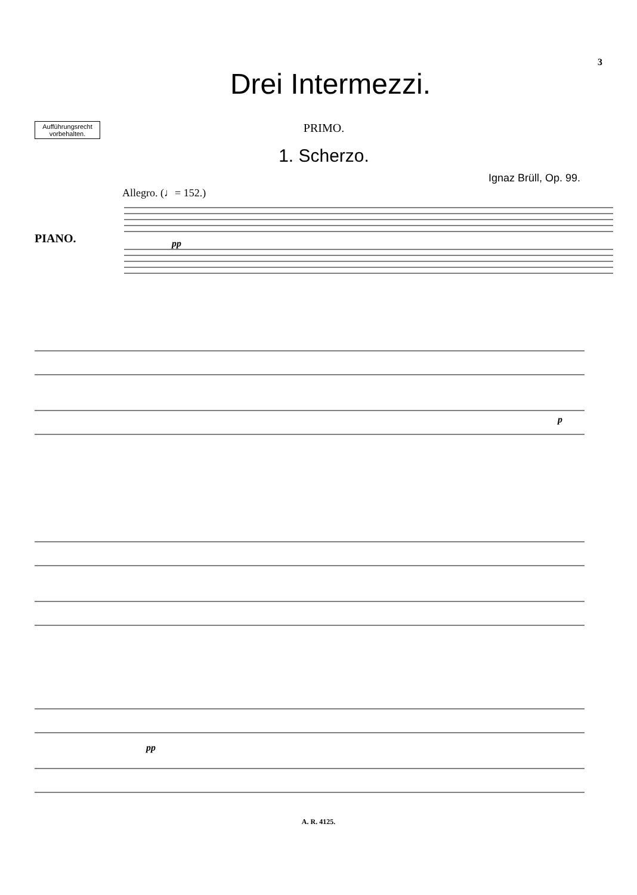3
Drei Intermezzi.
Aufführungsrecht vorbehalten.
PRIMO.
1. Scherzo.
Ignaz Brüll, Op. 99.
Allegro. (♩= 152.)
PIANO.
pp
p
pp
A. R. 4125.